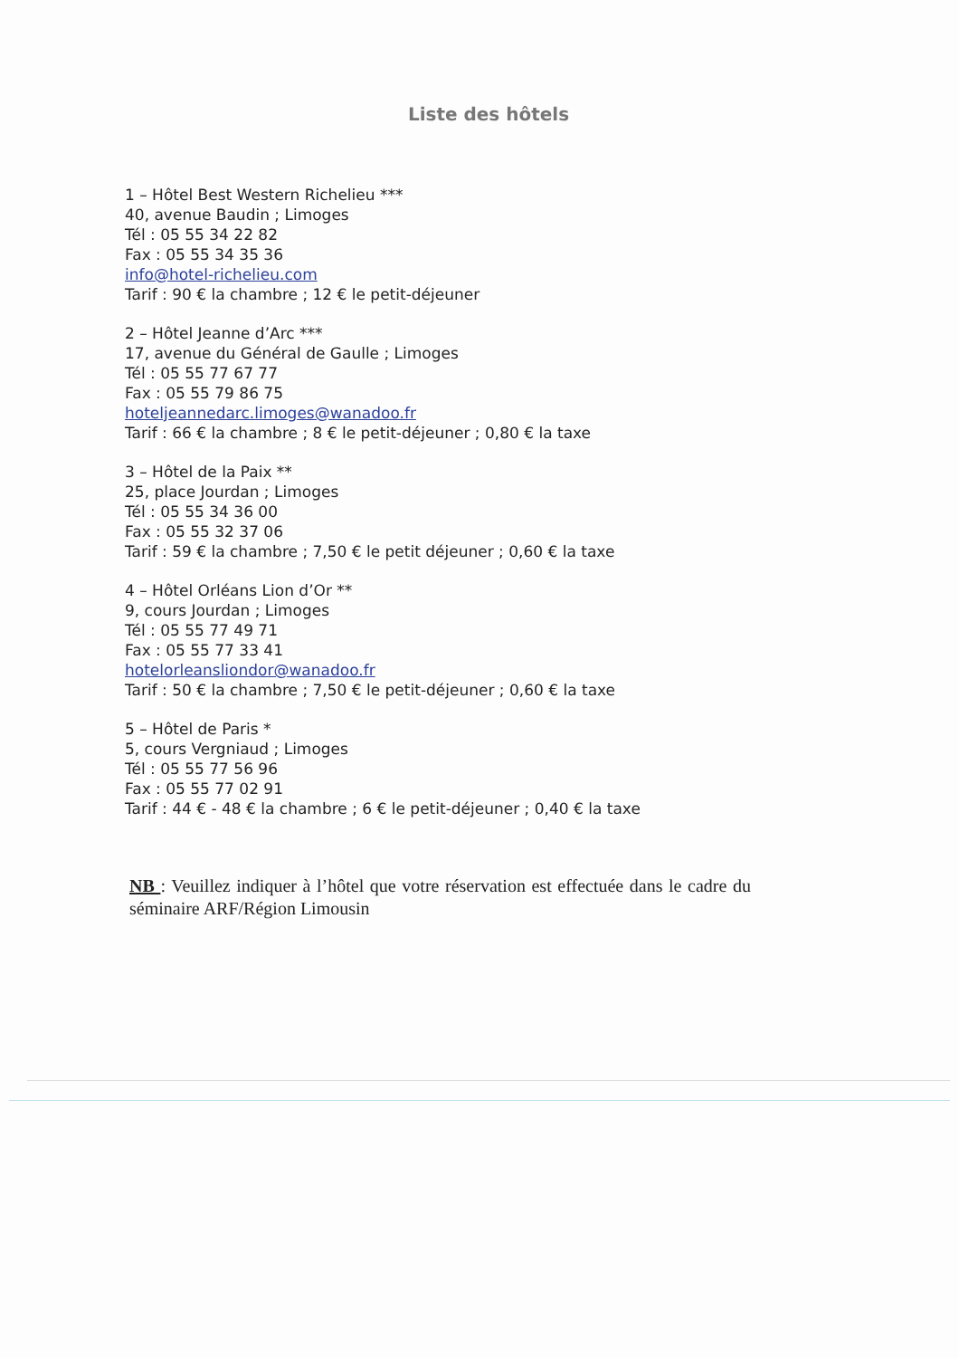Liste des hôtels
1 – Hôtel Best Western Richelieu ***
40, avenue Baudin ; Limoges
Tél : 05 55 34 22 82
Fax : 05 55 34 35 36
info@hotel-richelieu.com
Tarif : 90 € la chambre ; 12 € le petit-déjeuner
2 – Hôtel Jeanne d’Arc ***
17, avenue du Général de Gaulle ; Limoges
Tél : 05 55 77 67 77
Fax : 05 55 79 86 75
hoteljeannedarc.limoges@wanadoo.fr
Tarif : 66 € la chambre ; 8 € le petit-déjeuner ; 0,80 € la taxe
3 – Hôtel de la Paix **
25, place Jourdan ; Limoges
Tél : 05 55 34 36 00
Fax : 05 55 32 37 06
Tarif : 59 € la chambre ; 7,50 € le petit déjeuner ; 0,60 € la taxe
4 – Hôtel Orléans Lion d’Or **
9, cours Jourdan ; Limoges
Tél : 05 55 77 49 71
Fax : 05 55 77 33 41
hotelorleansliondor@wanadoo.fr
Tarif : 50 € la chambre ; 7,50 € le petit-déjeuner ; 0,60 € la taxe
5 – Hôtel de Paris *
5, cours Vergniaud ; Limoges
Tél : 05 55 77 56 96
Fax : 05 55 77 02 91
Tarif : 44 € - 48 € la chambre ; 6 € le petit-déjeuner ; 0,40 € la taxe
NB : Veuillez indiquer à l’hôtel que votre réservation est effectuée dans le cadre du séminaire ARF/Région Limousin